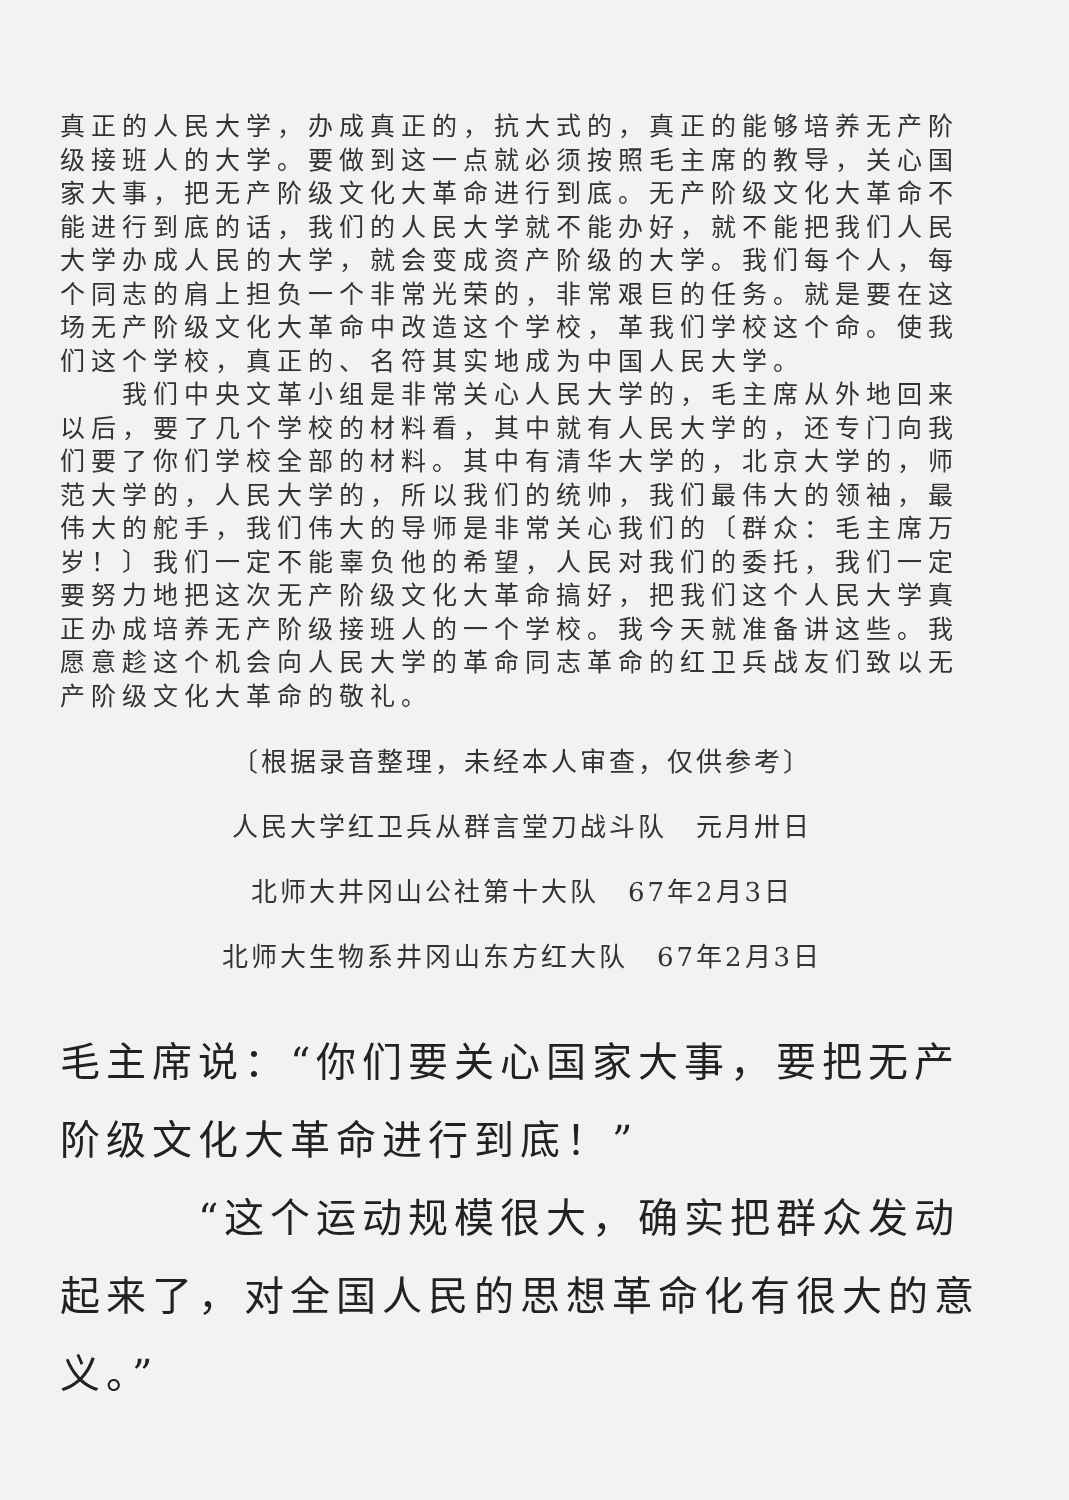真正的人民大学，办成真正的，抗大式的，真正的能够培养无产阶级接班人的大学。要做到这一点就必须按照毛主席的教导，关心国家大事，把无产阶级文化大革命进行到底。无产阶级文化大革命不能进行到底的话，我们的人民大学就不能办好，就不能把我们人民大学办成人民的大学，就会变成资产阶级的大学。我们每个人，每个同志的肩上担负一个非常光荣的，非常艰巨的任务。就是要在这场无产阶级文化大革命中改造这个学校，革我们学校这个命。使我们这个学校，真正的、名符其实地成为中国人民大学。
　　我们中央文革小组是非常关心人民大学的，毛主席从外地回来以后，要了几个学校的材料看，其中就有人民大学的，还专门向我们要了你们学校全部的材料。其中有清华大学的，北京大学的，师范大学的，人民大学的，所以我们的统帅，我们最伟大的领袖，最伟大的舵手，我们伟大的导师是非常关心我们的〔群众：毛主席万岁！〕我们一定不能辜负他的希望，人民对我们的委托，我们一定要努力地把这次无产阶级文化大革命搞好，把我们这个人民大学真正办成培养无产阶级接班人的一个学校。我今天就准备讲这些。我愿意趁这个机会向人民大学的革命同志革命的红卫兵战友们致以无产阶级文化大革命的敬礼。
〔根据录音整理，未经本人审查，仅供参考〕
人民大学红卫兵从群言堂刀战斗队　元月卅日
北师大井冈山公社第十大队　67年2月3日
北师大生物系井冈山东方红大队　67年2月3日
毛主席说：“你们要关心国家大事，要把无产阶级文化大革命进行到底！”
　　　“这个运动规模很大，确实把群众发动起来了，对全国人民的思想革命化有很大的意义。”